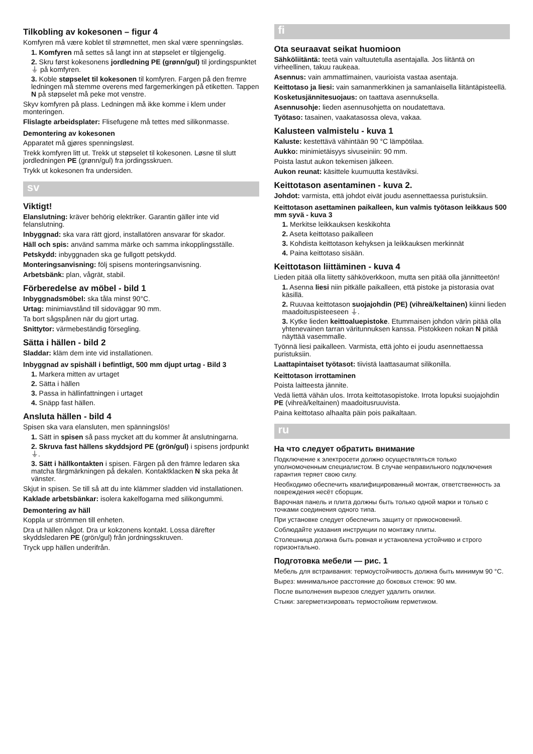Tilkobling av kokesonen – figur 4
Komfyren må være koblet til strømnettet, men skal være spenningsløs.
1. Komfyren må settes så langt inn at støpselet er tilgjengelig.
2. Skru først kokesonens jordledning PE (grønn/gul) til jordingspunktet ⏚ på komfyren.
3. Koble støpselet til kokesonen til komfyren. Fargen på den fremre ledningen må stemme overens med fargemerkingen på etiketten. Tappen N på støpselet må peke mot venstre.
Skyv komfyren på plass. Ledningen må ikke komme i klem under monteringen.
Flislagte arbeidsplater: Flisefugene må tettes med silikonmasse.
Demontering av kokesonen
Apparatet må gjøres spenningsløst.
Trekk komfyren litt ut. Trekk ut støpselet til kokesonen. Løsne til slutt jordledningen PE (grønn/gul) fra jordingsskruen.
Trykk ut kokesonen fra undersiden.
sv
Viktigt!
Elanslutning: kräver behörig elektriker. Garantin gäller inte vid felanslutning.
Inbyggnad: ska vara rätt gjord, installatören ansvarar för skador.
Häll och spis: använd samma märke och samma inkopplingsställe.
Petskydd: inbyggnaden ska ge fullgott petskydd.
Monteringsanvisning: följ spisens monteringsanvisning.
Arbetsbänk: plan, vågrät, stabil.
Förberedelse av möbel - bild 1
Inbyggnadsmöbel: ska tåla minst 90°C.
Urtag: minimiavstånd till sidoväggar 90 mm.
Ta bort sågspånen när du gjort urtag.
Snittytor: värmebeständig försegling.
Sätta i hällen - bild 2
Sladdar: kläm dem inte vid installationen.
Inbyggnad av spishäll i befintligt, 500 mm djupt urtag - Bild 3
1. Markera mitten av urtaget
2. Sätta i hällen
3. Passa in hällinfattningen i urtaget
4. Snäpp fast hällen.
Ansluta hällen - bild 4
Spisen ska vara elansluten, men spänningslös!
1. Sätt in spisen så pass mycket att du kommer åt anslutningarna.
2. Skruva fast hällens skyddsjord PE (grön/gul) i spisens jordpunkt ⏚.
3. Sätt i hällkontakten i spisen. Färgen på den främre ledaren ska matcha färgmärkningen på dekalen. Kontaktklacken N ska peka åt vänster.
Skjut in spisen. Se till så att du inte klämmer sladden vid installationen.
Kaklade arbetsbänkar: isolera kakelfogarna med silikongummi.
Demontering av häll
Koppla ur strömmen till enheten.
Dra ut hällen något. Dra ur kokzonens kontakt. Lossa därefter skyddsledaren PE (grön/gul) från jordningsskruven.
Tryck upp hällen underifrån.
fi
Ota seuraavat seikat huomioon
Sähköliitäntä: teetä vain valtuutetulla asentajalla. Jos liitäntä on virheellinen, takuu raukeaa.
Asennus: vain ammattimainen, vaurioista vastaa asentaja.
Keittotaso ja liesi: vain samanmerkkinen ja samanlaisella liitäntäpisteellä.
Kosketusjännitesuojaus: on taattava asennuksella.
Asennusohje: lieden asennusohjetta on noudatettava.
Työtaso: tasainen, vaakatasossa oleva, vakaa.
Kalusteen valmistelu - kuva 1
Kaluste: kestettävä vähintään 90 °C lämpötilaa.
Aukko: minimietäisyys sivuseiniin: 90 mm.
Poista lastut aukon tekemisen jälkeen.
Aukon reunat: käsittele kuumuutta kestäviksi.
Keittotason asentaminen - kuva 2.
Johdot: varmista, että johdot eivät joudu asennettaessa puristuksiin.
Keittotason asettaminen paikalleen, kun valmis työtason leikkaus 500 mm syvä - kuva 3
1. Merkitse leikkauksen keskikohta
2. Aseta keittotaso paikalleen
3. Kohdista keittotason kehyksen ja leikkauksen merkinnät
4. Paina keittotaso sisään.
Keittotason liittäminen - kuva 4
Lieden pitää olla liitetty sähköverkkoon, mutta sen pitää olla jännitteetön!
1. Asenna liesi niin pitkälle paikalleen, että pistoke ja pistorasia ovat käsillä.
2. Ruuvaa keittotason suojajohdin (PE) (vihreä/keltainen) kiinni lieden maadoituspisteeseen ⏚.
3. Kytke lieden keittoaluepistoke. Etummaisen johdon värin pitää olla yhtenevainen tarran väritunnuksen kanssa. Pistokkeen nokan N pitää näyttää vasemmalle.
Työnnä liesi paikalleen. Varmista, että johto ei joudu asennettaessa puristuksiin.
Laattapintaiset työtasot: tiivistä laattasaumat silikonilla.
Keittotason irrottaminen
Poista laitteesta jännite.
Vedä liettä vähän ulos. Irrota keittotasopistoke. Irrota lopuksi suojajohdin PE (vihreä/keltainen) maadoitusruuvista.
Paina keittotaso alhaalta päin pois paikaltaan.
ru
На что следует обратить внимание
Подключение к электросети должно осуществляться только уполномоченным специалистом. В случае неправильного подключения гарантия теряет свою силу.
Необходимо обеспечить квалифицированный монтаж, ответственность за повреждения несёт сборщик.
Варочная панель и плита должны быть только одной марки и только с точками соединения одного типа.
При установке следует обеспечить защиту от прикосновений.
Соблюдайте указания инструкции по монтажу плиты.
Столешница должна быть ровная и установлена устойчиво и строго горизонтально.
Подготовка мебели — рис. 1
Мебель для встраивания: термоустойчивость должна быть минимум 90 °C.
Вырез: минимальное расстояние до боковых стенок: 90 мм.
После выполнения вырезов следует удалить опилки.
Стыки: загерметизировать термостойким герметиком.